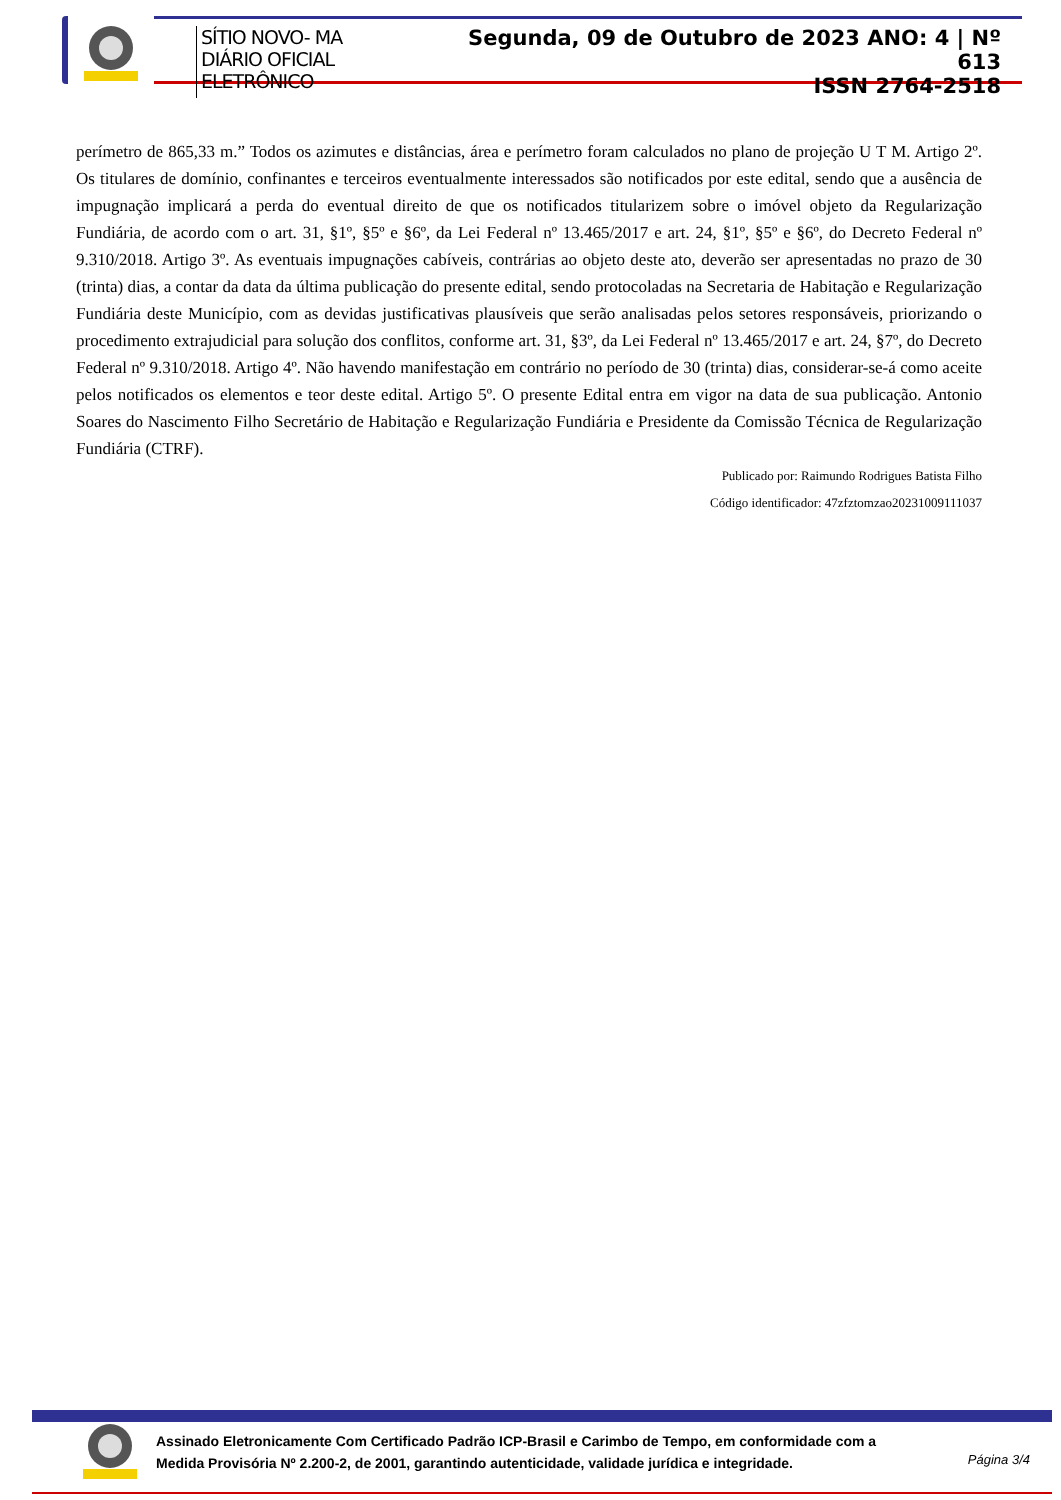SÍTIO NOVO- MA
DIÁRIO OFICIAL ELETRÔNICO
Segunda, 09 de Outubro de 2023 ANO: 4 | Nº 613
ISSN 2764-2518
perímetro de 865,33 m.” Todos os azimutes e distâncias, área e perímetro foram calculados no plano de projeção U T M. Artigo 2º. Os titulares de domínio, confinantes e terceiros eventualmente interessados são notificados por este edital, sendo que a ausência de impugnação implicará a perda do eventual direito de que os notificados titularizem sobre o imóvel objeto da Regularização Fundiária, de acordo com o art. 31, §1º, §5º e §6º, da Lei Federal nº 13.465/2017 e art. 24, §1º, §5º e §6º, do Decreto Federal nº 9.310/2018. Artigo 3º. As eventuais impugnações cabíveis, contrárias ao objeto deste ato, deverão ser apresentadas no prazo de 30 (trinta) dias, a contar da data da última publicação do presente edital, sendo protocoladas na Secretaria de Habitação e Regularização Fundiária deste Município, com as devidas justificativas plausíveis que serão analisadas pelos setores responsáveis, priorizando o procedimento extrajudicial para solução dos conflitos, conforme art. 31, §3º, da Lei Federal nº 13.465/2017 e art. 24, §7º, do Decreto Federal nº 9.310/2018. Artigo 4º. Não havendo manifestação em contrário no período de 30 (trinta) dias, considerar-se-á como aceite pelos notificados os elementos e teor deste edital. Artigo 5º. O presente Edital entra em vigor na data de sua publicação. Antonio Soares do Nascimento Filho Secretário de Habitação e Regularização Fundiária e Presidente da Comissão Técnica de Regularização Fundiária (CTRF).
Publicado por: Raimundo Rodrigues Batista Filho
Código identificador: 47zfztomzao20231009111037
Assinado Eletronicamente Com Certificado Padrão ICP-Brasil e Carimbo de Tempo, em conformidade com a
Medida Provisória Nº 2.200-2, de 2001, garantindo autenticidade, validade jurídica e integridade.
Página 3/4